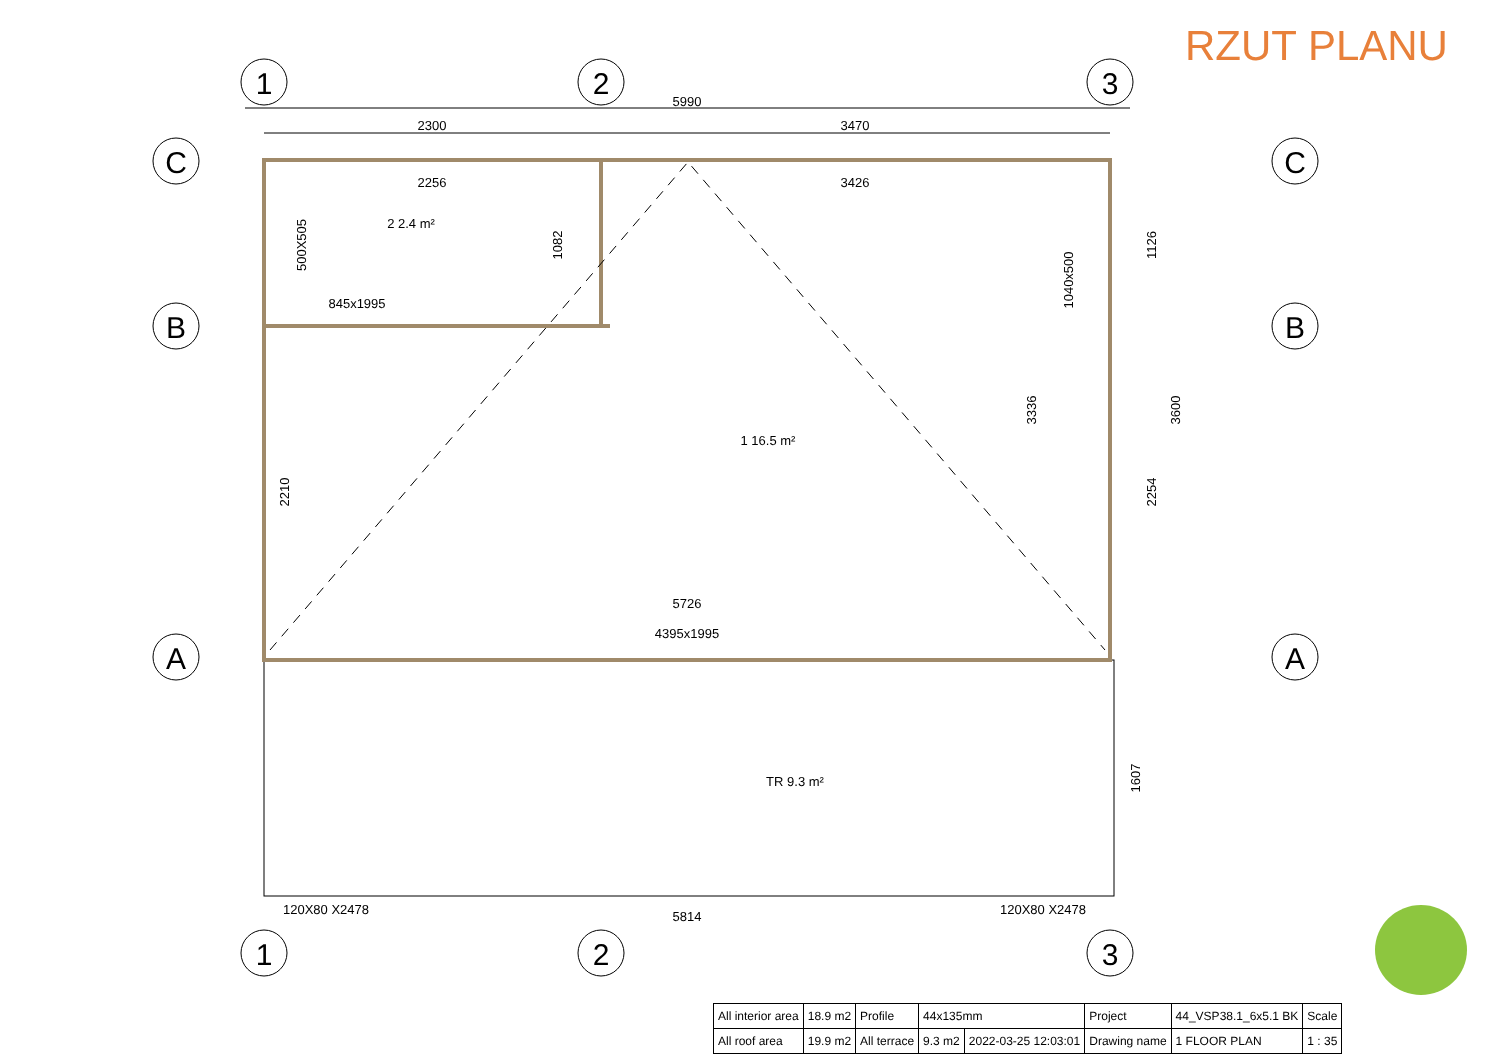RZUT PLANU
1
2
3
C
B
A
C
B
A
1
2
3
5990
2300
3470
2256
3426
845x1995
2 2.4 m²
1 16.5 m²
5726
4395x1995
TR 9.3 m²
120X80 X2478
120X80 X2478
5814
500X505
1082
1040x500
1126
2210
3336
3600
2254
1607
| All interior area | 18.9 m2 | Profile | 44x135mm | | Project | 44_VSP38.1_6x5.1 BK | Scale |
| All roof area | 19.9 m2 | All terrace | 9.3 m2 | 2022-03-25 12:03:01 | Drawing name | 1 FLOOR PLAN | 1 : 35 |